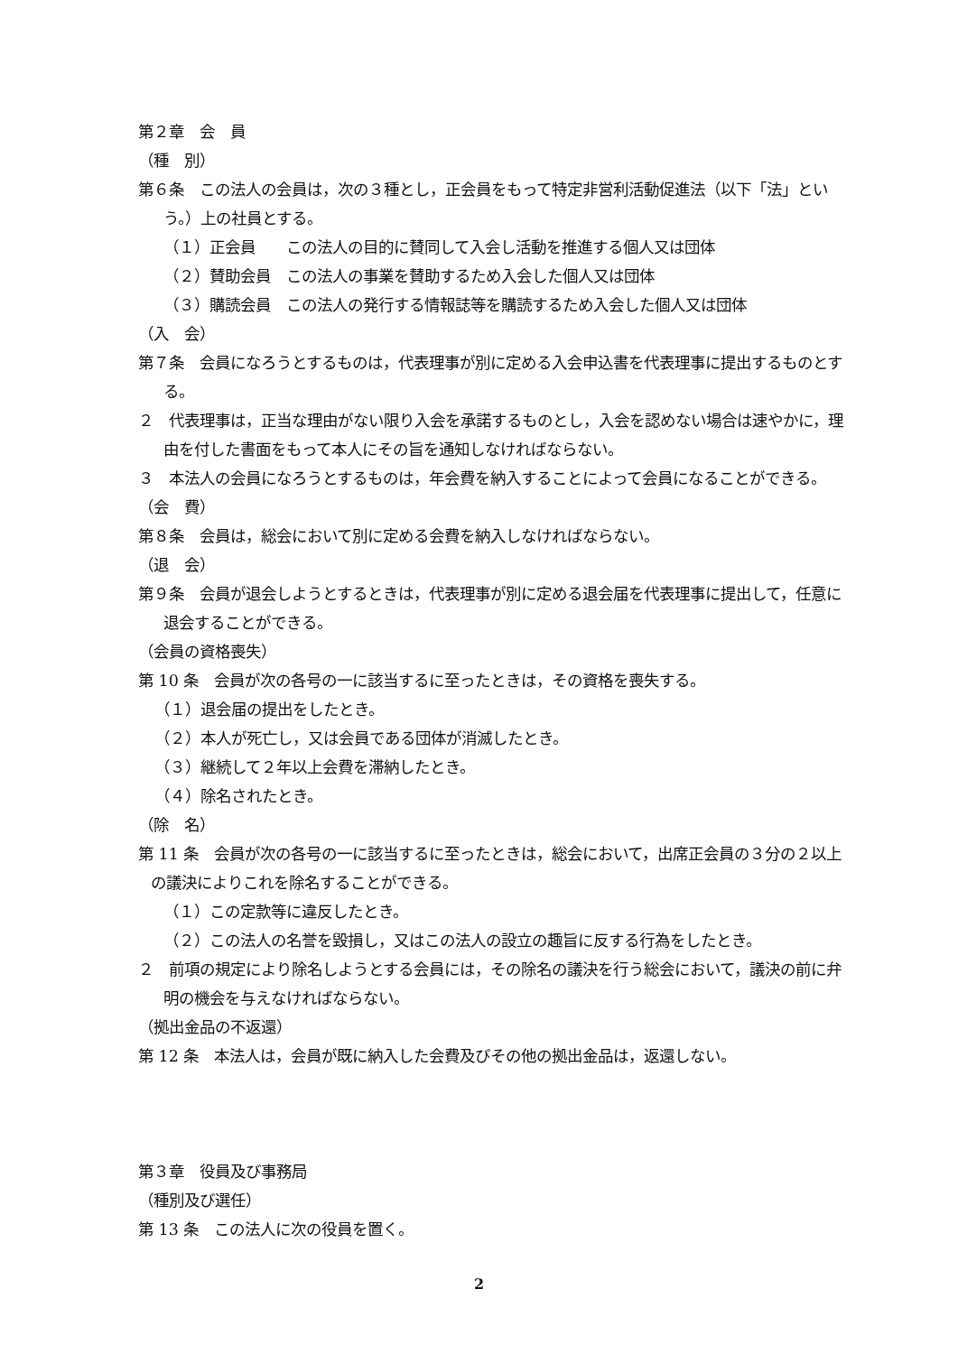第２章　会　員
（種　別）
第６条　この法人の会員は，次の３種とし，正会員をもって特定非営利活動促進法（以下「法」という。）上の社員とする。
（１）正会員　　この法人の目的に賛同して入会し活動を推進する個人又は団体
（２）賛助会員　この法人の事業を賛助するため入会した個人又は団体
（３）購読会員　この法人の発行する情報誌等を購読するため入会した個人又は団体
（入　会）
第７条　会員になろうとするものは，代表理事が別に定める入会申込書を代表理事に提出するものとする。
２　代表理事は，正当な理由がない限り入会を承諾するものとし，入会を認めない場合は速やかに，理由を付した書面をもって本人にその旨を通知しなければならない。
３　本法人の会員になろうとするものは，年会費を納入することによって会員になることができる。
（会　費）
第８条　会員は，総会において別に定める会費を納入しなければならない。
（退　会）
第９条　会員が退会しようとするときは，代表理事が別に定める退会届を代表理事に提出して，任意に退会することができる。
（会員の資格喪失）
第 10 条　会員が次の各号の一に該当するに至ったときは，その資格を喪失する。
（１）退会届の提出をしたとき。
（２）本人が死亡し，又は会員である団体が消滅したとき。
（３）継続して２年以上会費を滞納したとき。
（４）除名されたとき。
（除　名）
第 11 条　会員が次の各号の一に該当するに至ったときは，総会において，出席正会員の３分の２以上の議決によりこれを除名することができる。
（１）この定款等に違反したとき。
（２）この法人の名誉を毀損し，又はこの法人の設立の趣旨に反する行為をしたとき。
２　前項の規定により除名しようとする会員には，その除名の議決を行う総会において，議決の前に弁明の機会を与えなければならない。
（拠出金品の不返還）
第 12 条　本法人は，会員が既に納入した会費及びその他の拠出金品は，返還しない。
第３章　役員及び事務局
（種別及び選任）
第 13 条　この法人に次の役員を置く。
2